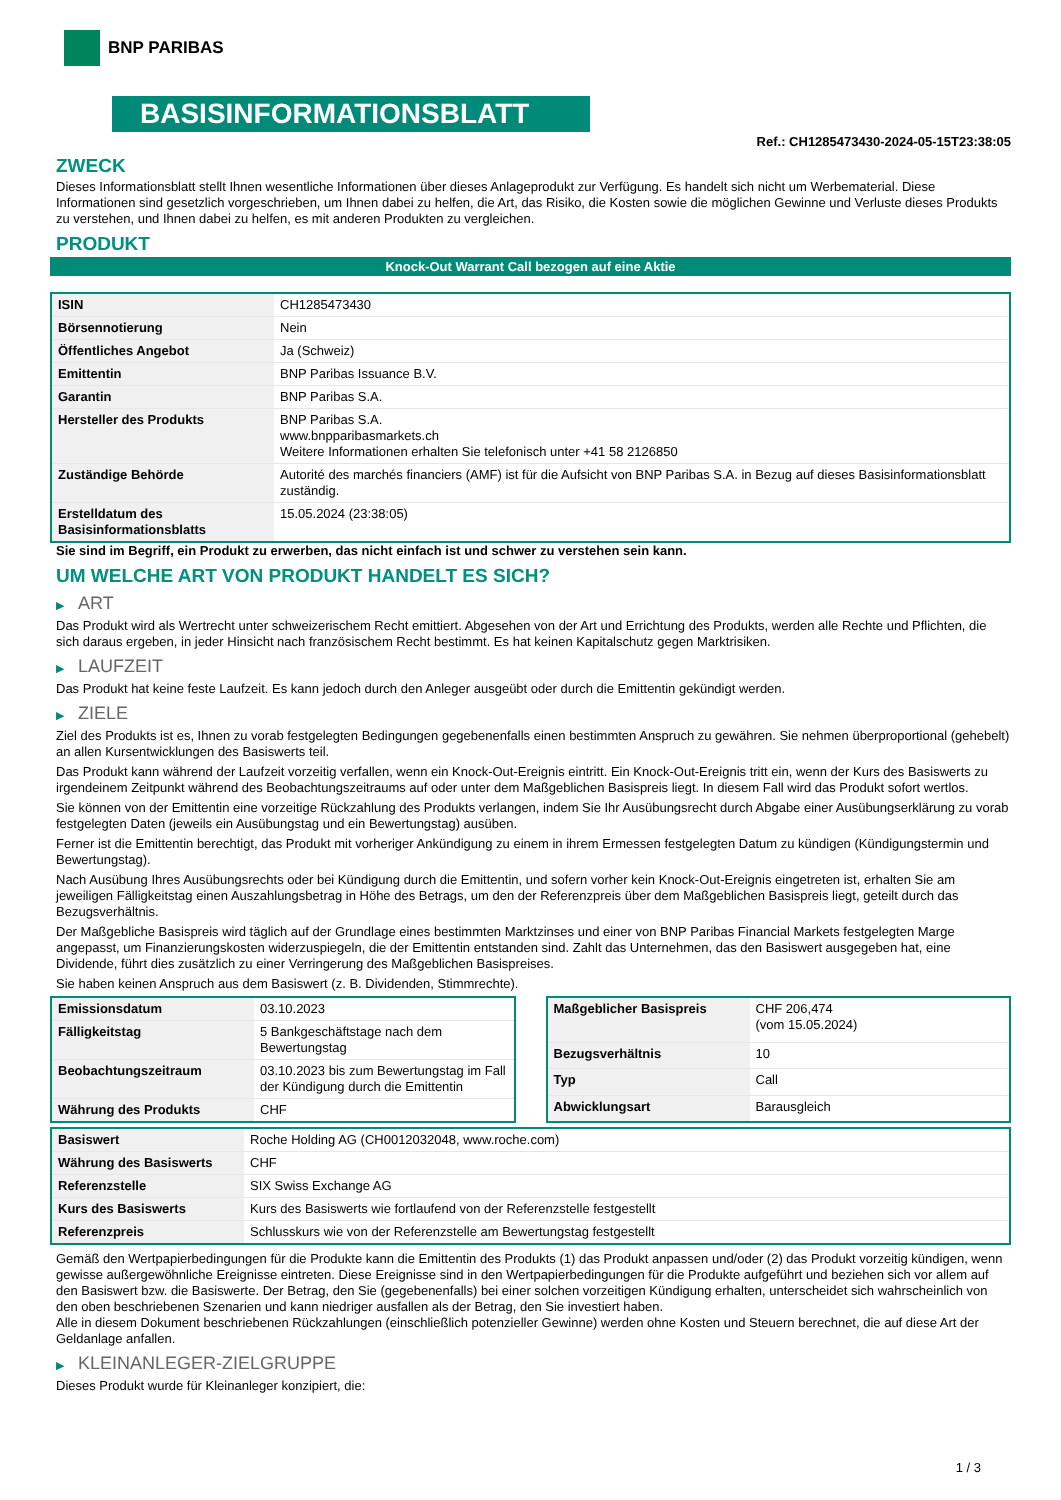BNP PARIBAS
BASISINFORMATIONSBLATT
Ref.: CH1285473430-2024-05-15T23:38:05
ZWECK
Dieses Informationsblatt stellt Ihnen wesentliche Informationen über dieses Anlageprodukt zur Verfügung. Es handelt sich nicht um Werbematerial. Diese Informationen sind gesetzlich vorgeschrieben, um Ihnen dabei zu helfen, die Art, das Risiko, die Kosten sowie die möglichen Gewinne und Verluste dieses Produkts zu verstehen, und Ihnen dabei zu helfen, es mit anderen Produkten zu vergleichen.
PRODUKT
Knock-Out Warrant Call bezogen auf eine Aktie
| ISIN | CH1285473430 |
| Börsennotierung | Nein |
| Öffentliches Angebot | Ja (Schweiz) |
| Emittentin | BNP Paribas Issuance B.V. |
| Garantin | BNP Paribas S.A. |
| Hersteller des Produkts | BNP Paribas S.A. www.bnpparibasmarkets.ch Weitere Informationen erhalten Sie telefonisch unter +41 58 2126850 |
| Zuständige Behörde | Autorité des marchés financiers (AMF) ist für die Aufsicht von BNP Paribas S.A. in Bezug auf dieses Basisinformationsblatt zuständig. |
| Erstelldatum des Basisinformationsblatts | 15.05.2024 (23:38:05) |
Sie sind im Begriff, ein Produkt zu erwerben, das nicht einfach ist und schwer zu verstehen sein kann.
UM WELCHE ART VON PRODUKT HANDELT ES SICH?
▶ ART
Das Produkt wird als Wertrecht unter schweizerischem Recht emittiert. Abgesehen von der Art und Errichtung des Produkts, werden alle Rechte und Pflichten, die sich daraus ergeben, in jeder Hinsicht nach französischem Recht bestimmt. Es hat keinen Kapitalschutz gegen Marktrisiken.
▶ LAUFZEIT
Das Produkt hat keine feste Laufzeit. Es kann jedoch durch den Anleger ausgeübt oder durch die Emittentin gekündigt werden.
▶ ZIELE
Ziel des Produkts ist es, Ihnen zu vorab festgelegten Bedingungen gegebenenfalls einen bestimmten Anspruch zu gewähren. Sie nehmen überproportional (gehebelt) an allen Kursentwicklungen des Basiswerts teil.
Das Produkt kann während der Laufzeit vorzeitig verfallen, wenn ein Knock-Out-Ereignis eintritt. Ein Knock-Out-Ereignis tritt ein, wenn der Kurs des Basiswerts zu irgendeinem Zeitpunkt während des Beobachtungszeitraums auf oder unter dem Maßgeblichen Basispreis liegt. In diesem Fall wird das Produkt sofort wertlos.
Sie können von der Emittentin eine vorzeitige Rückzahlung des Produkts verlangen, indem Sie Ihr Ausübungsrecht durch Abgabe einer Ausübungserklärung zu vorab festgelegten Daten (jeweils ein Ausübungstag und ein Bewertungstag) ausüben.
Ferner ist die Emittentin berechtigt, das Produkt mit vorheriger Ankündigung zu einem in ihrem Ermessen festgelegten Datum zu kündigen (Kündigungstermin und Bewertungstag).
Nach Ausübung Ihres Ausübungsrechts oder bei Kündigung durch die Emittentin, und sofern vorher kein Knock-Out-Ereignis eingetreten ist, erhalten Sie am jeweiligen Fälligkeitstag einen Auszahlungsbetrag in Höhe des Betrags, um den der Referenzpreis über dem Maßgeblichen Basispreis liegt, geteilt durch das Bezugsverhältnis.
Der Maßgebliche Basispreis wird täglich auf der Grundlage eines bestimmten Marktzinses und einer von BNP Paribas Financial Markets festgelegten Marge angepasst, um Finanzierungskosten widerzuspiegeln, die der Emittentin entstanden sind. Zahlt das Unternehmen, das den Basiswert ausgegeben hat, eine Dividende, führt dies zusätzlich zu einer Verringerung des Maßgeblichen Basispreises.
Sie haben keinen Anspruch aus dem Basiswert (z. B. Dividenden, Stimmrechte).
| Emissionsdatum | 03.10.2023 |
| Fälligkeitstag | 5 Bankgeschäftstage nach dem Bewertungstag |
| Beobachtungszeitraum | 03.10.2023 bis zum Bewertungstag im Fall der Kündigung durch die Emittentin |
| Währung des Produkts | CHF |
| Maßgeblicher Basispreis | CHF 206,474 (vom 15.05.2024) |
| Bezugsverhältnis | 10 |
| Typ | Call |
| Abwicklungsart | Barausgleich |
| Basiswert | Roche Holding AG (CH0012032048, www.roche.com) |
| Währung des Basiswerts | CHF |
| Referenzstelle | SIX Swiss Exchange AG |
| Kurs des Basiswerts | Kurs des Basiswerts wie fortlaufend von der Referenzstelle festgestellt |
| Referenzpreis | Schlusskurs wie von der Referenzstelle am Bewertungstag festgestellt |
Gemäß den Wertpapierbedingungen für die Produkte kann die Emittentin des Produkts (1) das Produkt anpassen und/oder (2) das Produkt vorzeitig kündigen, wenn gewisse außergewöhnliche Ereignisse eintreten. Diese Ereignisse sind in den Wertpapierbedingungen für die Produkte aufgeführt und beziehen sich vor allem auf den Basiswert bzw. die Basiswerte. Der Betrag, den Sie (gegebenenfalls) bei einer solchen vorzeitigen Kündigung erhalten, unterscheidet sich wahrscheinlich von den oben beschriebenen Szenarien und kann niedriger ausfallen als der Betrag, den Sie investiert haben.
Alle in diesem Dokument beschriebenen Rückzahlungen (einschließlich potenzieller Gewinne) werden ohne Kosten und Steuern berechnet, die auf diese Art der Geldanlage anfallen.
▶ KLEINANLEGER-ZIELGRUPPE
Dieses Produkt wurde für Kleinanleger konzipiert, die:
1 / 3